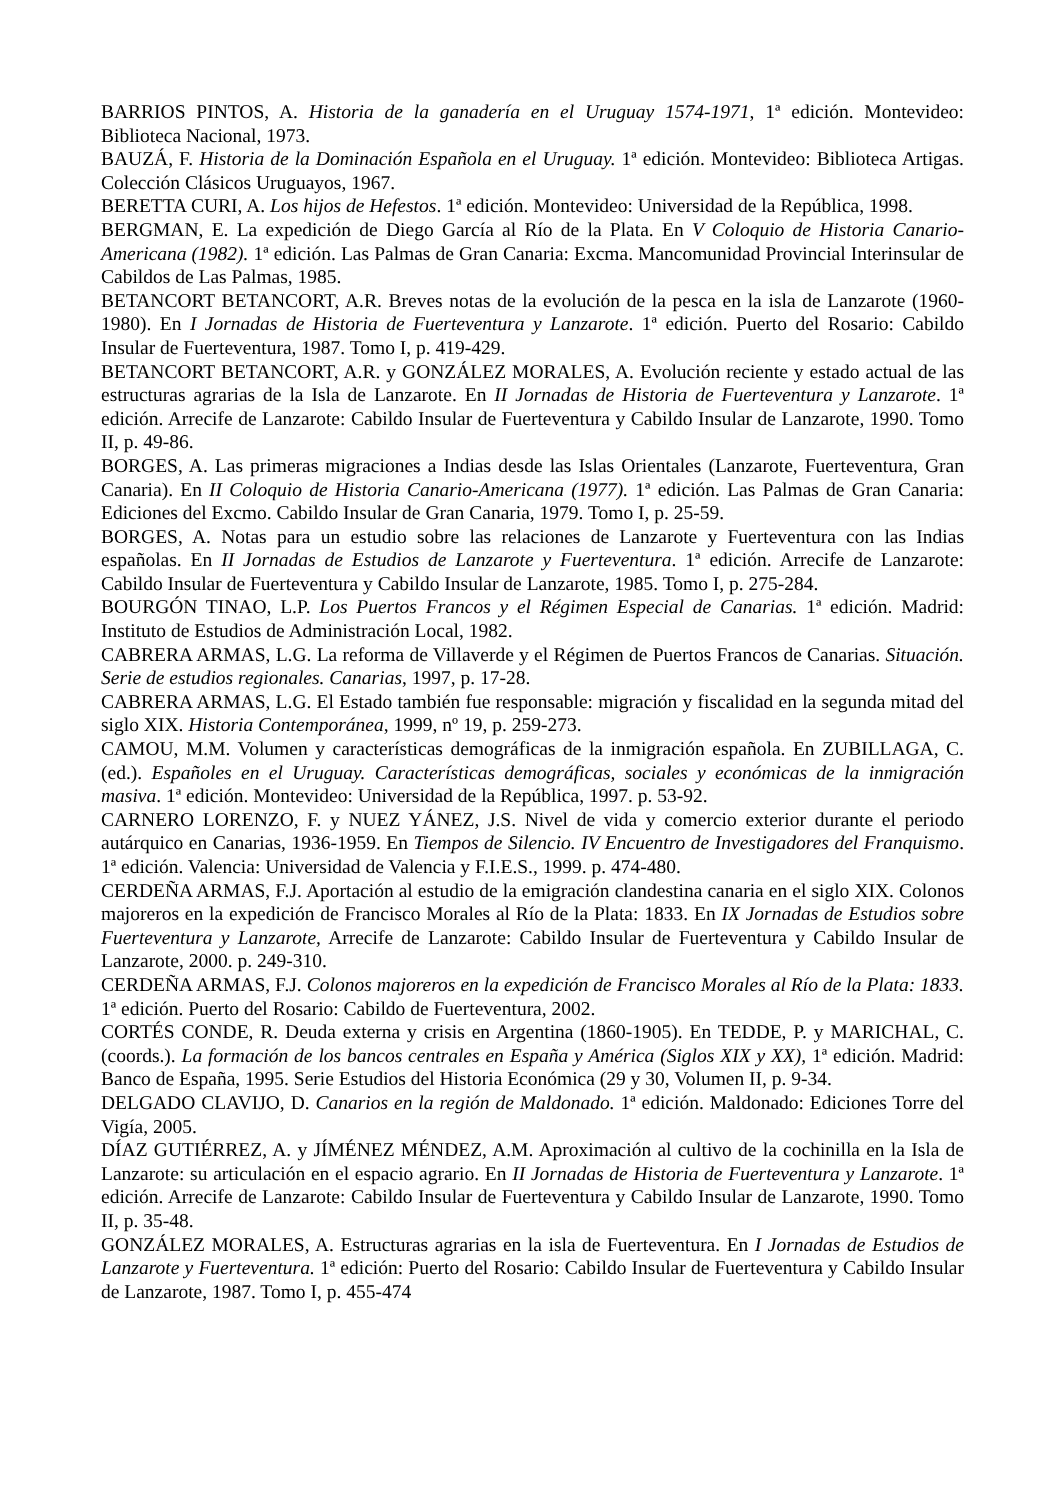BARRIOS PINTOS, A. Historia de la ganadería en el Uruguay 1574-1971, 1ª edición. Montevideo: Biblioteca Nacional, 1973.
BAUZÁ, F. Historia de la Dominación Española en el Uruguay. 1ª edición. Montevideo: Biblioteca Artigas. Colección Clásicos Uruguayos, 1967.
BERETTA CURI, A. Los hijos de Hefestos. 1ª edición. Montevideo: Universidad de la República, 1998.
BERGMAN, E. La expedición de Diego García al Río de la Plata. En V Coloquio de Historia Canario-Americana (1982). 1ª edición. Las Palmas de Gran Canaria: Excma. Mancomunidad Provincial Interinsular de Cabildos de Las Palmas, 1985.
BETANCORT BETANCORT, A.R. Breves notas de la evolución de la pesca en la isla de Lanzarote (1960-1980). En I Jornadas de Historia de Fuerteventura y Lanzarote. 1ª edición. Puerto del Rosario: Cabildo Insular de Fuerteventura, 1987. Tomo I, p. 419-429.
BETANCORT BETANCORT, A.R. y GONZÁLEZ MORALES, A. Evolución reciente y estado actual de las estructuras agrarias de la Isla de Lanzarote. En II Jornadas de Historia de Fuerteventura y Lanzarote. 1ª edición. Arrecife de Lanzarote: Cabildo Insular de Fuerteventura y Cabildo Insular de Lanzarote, 1990. Tomo II, p. 49-86.
BORGES, A. Las primeras migraciones a Indias desde las Islas Orientales (Lanzarote, Fuerteventura, Gran Canaria). En II Coloquio de Historia Canario-Americana (1977). 1ª edición. Las Palmas de Gran Canaria: Ediciones del Excmo. Cabildo Insular de Gran Canaria, 1979. Tomo I, p. 25-59.
BORGES, A. Notas para un estudio sobre las relaciones de Lanzarote y Fuerteventura con las Indias españolas. En II Jornadas de Estudios de Lanzarote y Fuerteventura. 1ª edición. Arrecife de Lanzarote: Cabildo Insular de Fuerteventura y Cabildo Insular de Lanzarote, 1985. Tomo I, p. 275-284.
BOURGÓN TINAO, L.P. Los Puertos Francos y el Régimen Especial de Canarias. 1ª edición. Madrid: Instituto de Estudios de Administración Local, 1982.
CABRERA ARMAS, L.G. La reforma de Villaverde y el Régimen de Puertos Francos de Canarias. Situación. Serie de estudios regionales. Canarias, 1997, p. 17-28.
CABRERA ARMAS, L.G. El Estado también fue responsable: migración y fiscalidad en la segunda mitad del siglo XIX. Historia Contemporánea, 1999, nº 19, p. 259-273.
CAMOU, M.M. Volumen y características demográficas de la inmigración española. En ZUBILLAGA, C. (ed.). Españoles en el Uruguay. Características demográficas, sociales y económicas de la inmigración masiva. 1ª edición. Montevideo: Universidad de la República, 1997. p. 53-92.
CARNERO LORENZO, F. y NUEZ YÁNEZ, J.S. Nivel de vida y comercio exterior durante el periodo autárquico en Canarias, 1936-1959. En Tiempos de Silencio. IV Encuentro de Investigadores del Franquismo. 1ª edición. Valencia: Universidad de Valencia y F.I.E.S., 1999. p. 474-480.
CERDEÑA ARMAS, F.J. Aportación al estudio de la emigración clandestina canaria en el siglo XIX. Colonos majoreros en la expedición de Francisco Morales al Río de la Plata: 1833. En IX Jornadas de Estudios sobre Fuerteventura y Lanzarote, Arrecife de Lanzarote: Cabildo Insular de Fuerteventura y Cabildo Insular de Lanzarote, 2000. p. 249-310.
CERDEÑA ARMAS, F.J. Colonos majoreros en la expedición de Francisco Morales al Río de la Plata: 1833. 1ª edición. Puerto del Rosario: Cabildo de Fuerteventura, 2002.
CORTÉS CONDE, R. Deuda externa y crisis en Argentina (1860-1905). En TEDDE, P. y MARICHAL, C. (coords.). La formación de los bancos centrales en España y América (Siglos XIX y XX), 1ª edición. Madrid: Banco de España, 1995. Serie Estudios del Historia Económica (29 y 30, Volumen II, p. 9-34.
DELGADO CLAVIJO, D. Canarios en la región de Maldonado. 1ª edición. Maldonado: Ediciones Torre del Vigía, 2005.
DÍAZ GUTIÉRREZ, A. y JÍMÉNEZ MÉNDEZ, A.M. Aproximación al cultivo de la cochinilla en la Isla de Lanzarote: su articulación en el espacio agrario. En II Jornadas de Historia de Fuerteventura y Lanzarote. 1ª edición. Arrecife de Lanzarote: Cabildo Insular de Fuerteventura y Cabildo Insular de Lanzarote, 1990. Tomo II, p. 35-48.
GONZÁLEZ MORALES, A. Estructuras agrarias en la isla de Fuerteventura. En I Jornadas de Estudios de Lanzarote y Fuerteventura. 1ª edición: Puerto del Rosario: Cabildo Insular de Fuerteventura y Cabildo Insular de Lanzarote, 1987. Tomo I, p. 455-474